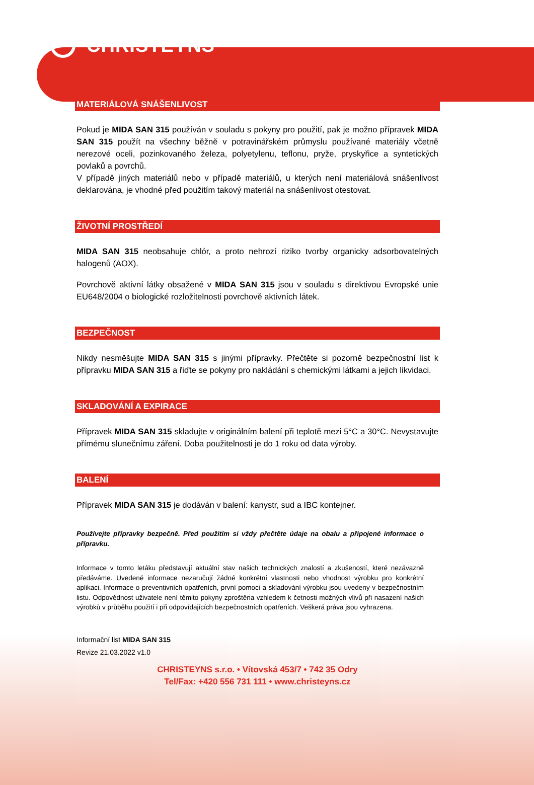CHRISTEYNS
MATERIÁLOVÁ SNÁŠENLIVOST
Pokud je MIDA SAN 315 používán v souladu s pokyny pro použití, pak je možno přípravek MIDA SAN 315 použít na všechny běžně v potravinářském průmyslu používané materiály včetně nerezové oceli, pozinkovaného železa, polyetylenu, teflonu, pryže, pryskyřice a syntetických povlaků a povrchů.
V případě jiných materiálů nebo v případě materiálů, u kterých není materiálová snášenlivost deklarována, je vhodné před použitím takový materiál na snášenlivost otestovat.
ŽIVOTNÍ PROSTŘEDÍ
MIDA SAN 315 neobsahuje chlór, a proto nehrozí riziko tvorby organicky adsorbovatelných halogenů (AOX).
Povrchově aktivní látky obsažené v MIDA SAN 315 jsou v souladu s direktivou Evropské unie EU648/2004 o biologické rozložitelnosti povrchově aktivních látek.
BEZPEČNOST
Nikdy nesměšujte MIDA SAN 315 s jinými přípravky. Přečtěte si pozorně bezpečnostní list k přípravku MIDA SAN 315 a řiďte se pokyny pro nakládání s chemickými látkami a jejich likvidaci.
SKLADOVÁNÍ A EXPIRACE
Přípravek MIDA SAN 315 skladujte v originálním balení při teplotě mezi 5°C a 30°C. Nevystavujte přímému slunečnímu záření. Doba použitelnosti je do 1 roku od data výroby.
BALENÍ
Přípravek MIDA SAN 315 je dodáván v balení: kanystr, sud a IBC kontejner.
Používejte přípravky bezpečně. Před použitím si vždy přečtěte údaje na obalu a připojené informace o přípravku.
Informace v tomto letáku představují aktuální stav našich technických znalostí a zkušeností, které nezávazně předáváme. Uvedené informace nezaručují žádné konkrétní vlastnosti nebo vhodnost výrobku pro konkrétní aplikaci. Informace o preventivních opatřeních, první pomoci a skladování výrobku jsou uvedeny v bezpečnostním listu. Odpovědnost uživatele není těmito pokyny zproštěna vzhledem k četnosti možných vlivů při nasazení našich výrobků v průběhu použití i při odpovídajících bezpečnostních opatřeních. Veškerá práva jsou vyhrazena.
Informační list MIDA SAN 315
Revize 21.03.2022 v1.0
CHRISTEYNS s.r.o. • Vítovská 453/7 • 742 35 Odry
Tel/Fax: +420 556 731 111 • www.christeyns.cz